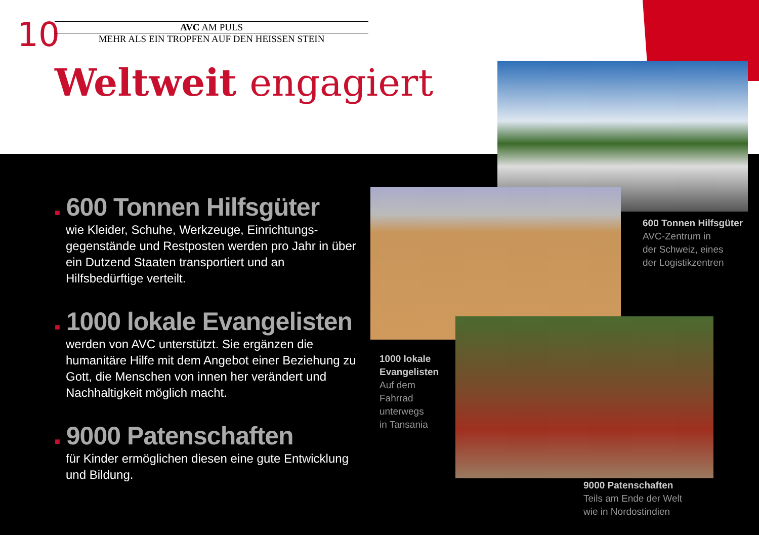10
AVC AM PULS
MEHR ALS EIN TROPFEN AUF DEN HEISSEN STEIN
Weltweit engagiert
■ 600 Tonnen Hilfsgüter
wie Kleider, Schuhe, Werkzeuge, Einrichtungs-gegenstände und Restposten werden pro Jahr in über ein Dutzend Staaten transportiert und an Hilfsbedürftige verteilt.
■ 1000 lokale Evangelisten
werden von AVC unterstützt. Sie ergänzen die humanitäre Hilfe mit dem Angebot einer Beziehung zu Gott, die Menschen von innen her verändert und Nachhaltigkeit möglich macht.
■ 9000 Patenschaften
für Kinder ermöglichen diesen eine gute Entwicklung und Bildung.
600 Tonnen Hilfsgüter
AVC-Zentrum in
der Schweiz, eines
der Logistikzentren
1000 lokale
Evangelisten
Auf dem
Fahrrad
unterwegs
in Tansania
9000 Patenschaften
Teils am Ende der Welt
wie in Nordostindien